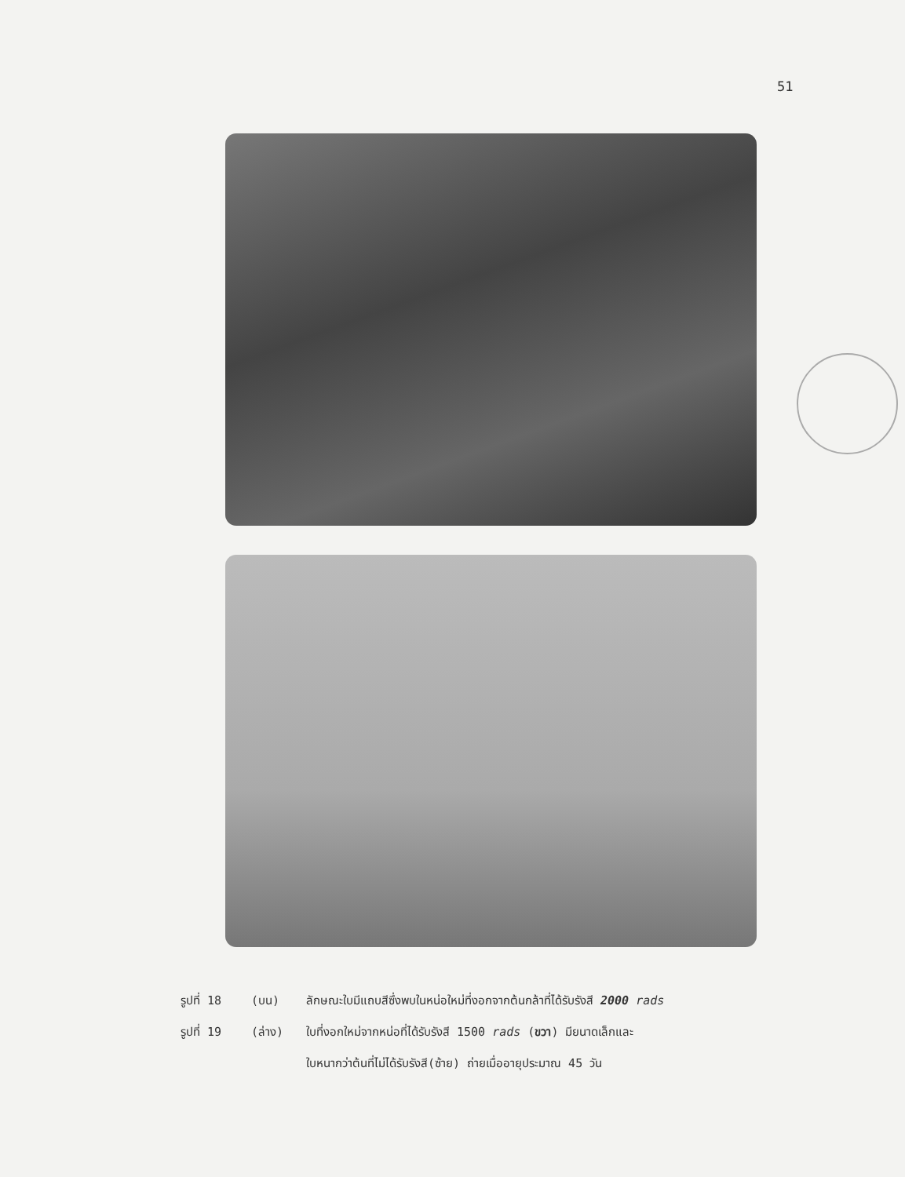51
รูปที่ 18 (บน) ลักษณะใบมีแถบสีซึ่งพบในหน่อใหม่ที่งอกจากต้นกล้าที่ได้รับรังสี 2000 rads
รูปที่ 19 (ล่าง) ใบที่งอกใหม่จากหน่อที่ได้รับรังสี 1500 rads (ขวา) มียนาดเล็กและ
ใบหนากว่าต้นที่ไม่ได้รับรังสี(ซ้าย) ถ่ายเมื่ออายุประมาณ 45 วัน